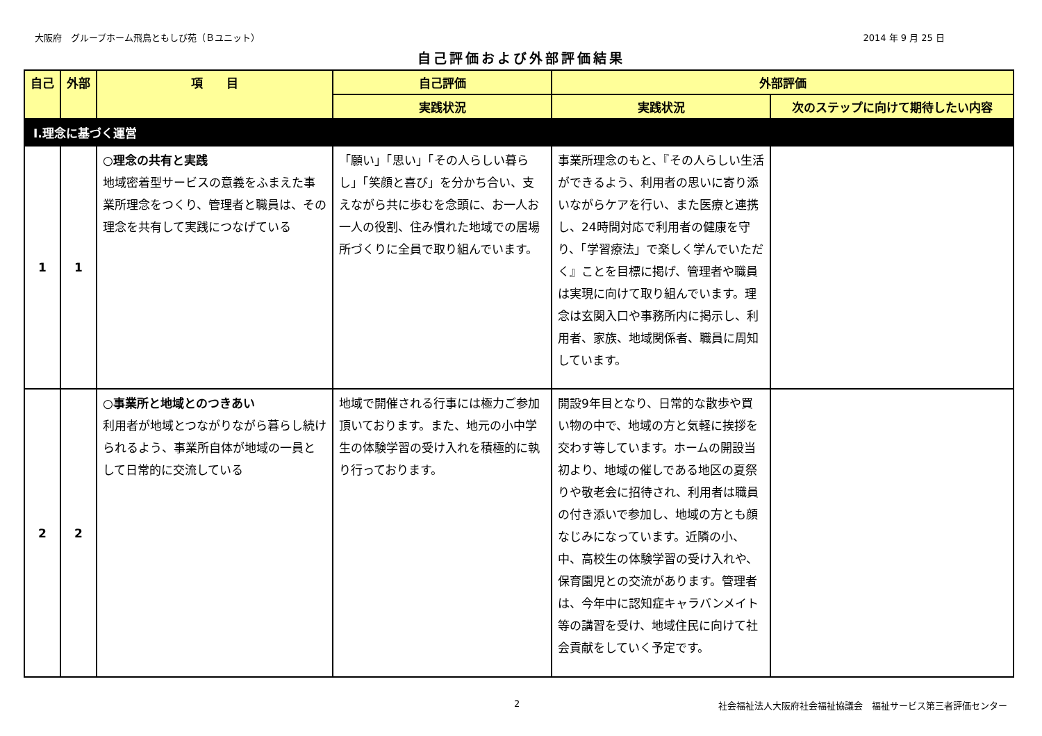大阪府　グループホーム飛鳥ともしび苑（Ｂユニット） 2014 年 9 月 25 日
自己評価および外部評価結果
| 自己 | 外部 | 項 目 | 自己評価 | 外部評価 | |
| --- | --- | --- | --- | --- | --- |
| | | | 実践状況 | 実践状況 | 次のステップに向けて期待したい内容 |
| Ⅰ.理念に基づく運営 | | | | | |
| 1 | 1 | ○理念の共有と実践 地域密着型サービスの意義をふまえた事業所理念をつくり、管理者と職員は、その理念を共有して実践につなげている | 「願い」「思い」「その人らしい暮らし」「笑顔と喜び」を分かち合い、支えながら共に歩むを念頭に、お一人お一人の役割、住み慣れた地域での居場所づくりに全員で取り組んでいます。 | 事業所理念のもと、『その人らしい生活ができるよう、利用者の思いに寄り添いながらケアを行い、また医療と連携し、24時間対応で利用者の健康を守り、「学習療法」で楽しく学んでいただく』ことを目標に掲げ、管理者や職員は実現に向けて取り組んでいます。理念は玄関入口や事務所内に掲示し、利用者、家族、地域関係者、職員に周知しています。 | |
| 2 | 2 | ○事業所と地域とのつきあい 利用者が地域とつながりながら暮らし続けられるよう、事業所自体が地域の一員として日常的に交流している | 地域で開催される行事には極力ご参加頂いております。また、地元の小中学生の体験学習の受け入れを積極的に執り行っております。 | 開設9年目となり、日常的な散歩や買い物の中で、地域の方と気軽に挨拶を交わす等しています。ホームの開設当初より、地域の催しである地区の夏祭りや敬老会に招待され、利用者は職員の付き添いで参加し、地域の方とも顔なじみになっています。近隣の小、中、高校生の体験学習の受け入れや、保育園児との交流があります。管理者は、今年中に認知症キャラバンメイト等の講習を受け、地域住民に向けて社会貢献をしていく予定です。 | |
2 社会福祉法人大阪府社会福祉協議会　福祉サービス第三者評価センター